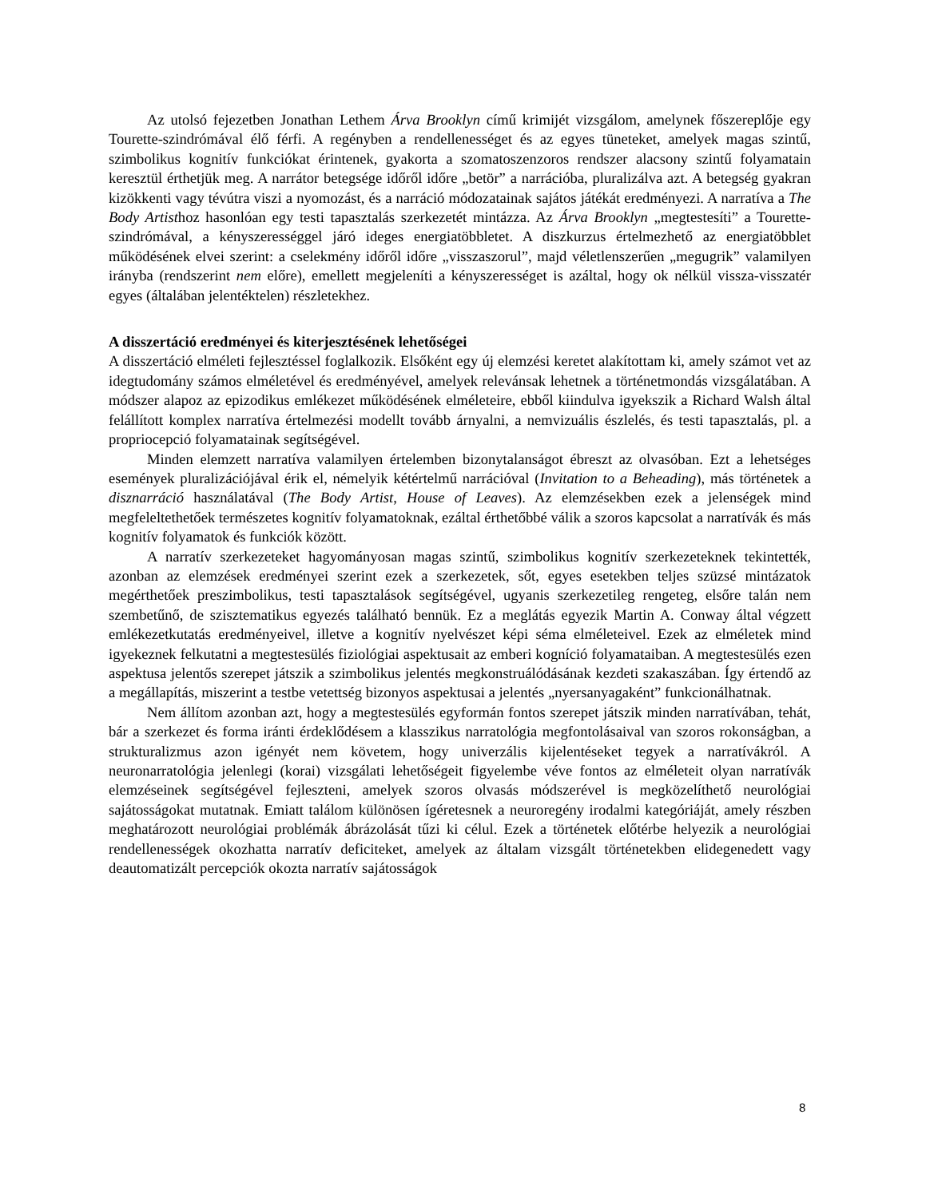Az utolsó fejezetben Jonathan Lethem Árva Brooklyn című krimijét vizsgálom, amelynek főszereplője egy Tourette-szindrómával élő férfi. A regényben a rendellenességet és az egyes tüneteket, amelyek magas szintű, szimbolikus kognitív funkciókat érintenek, gyakorta a szomatoszenzoros rendszer alacsony szintű folyamatain keresztül érthetjük meg. A narrátor betegsége időről időre „betör” a narrációba, pluralizálva azt. A betegség gyakran kizökkenti vagy tévútra viszi a nyomozást, és a narráció módozatainak sajátos játékát eredményezi. A narratíva a The Body Artisthoz hasonlóan egy testi tapasztalás szerkezetét mintázza. Az Árva Brooklyn „megtestesíti” a Tourette-szindrómával, a kényszerességgel járó ideges energiatöbbletet. A diszkurzus értelmezhető az energiatöbblet működésének elvei szerint: a cselekmény időről időre „visszaszorul”, majd véletlenszerűen „megugrik” valamilyen irányba (rendszerint nem előre), emellett megjeleníti a kényszerességet is azáltal, hogy ok nélkül vissza-visszatér egyes (általában jelentéktelen) részletekhez.
A disszertáció eredményei és kiterjesztésének lehetőségei
A disszertáció elméleti fejlesztéssel foglalkozik. Elsőként egy új elemzési keretet alakítottam ki, amely számot vet az idegtudomány számos elméletével és eredményével, amelyek relevánsak lehetnek a történetmondás vizsgálatában. A módszer alapoz az epizodikus emlékezet működésének elméleteire, ebből kiindulva igyekszik a Richard Walsh által felállított komplex narratíva értelmezési modellt tovább árnyalni, a nemvizuális észlelés, és testi tapasztalás, pl. a propriocepció folyamatainak segítségével.
Minden elemzett narratíva valamilyen értelemben bizonytalanságot ébreszt az olvasóban. Ezt a lehetséges események pluralizációjával érik el, némelyik kétértelmű narrációval (Invitation to a Beheading), más történetek a disznarráció használatával (The Body Artist, House of Leaves). Az elemzésekben ezek a jelenségek mind megfeleltethetőek természetes kognitív folyamatoknak, ezáltal érthetőbbé válik a szoros kapcsolat a narratívák és más kognitív folyamatok és funkciók között.
A narratív szerkezeteket hagyományosan magas szintű, szimbolikus kognitív szerkezeteknek tekintették, azonban az elemzések eredményei szerint ezek a szerkezetek, sőt, egyes esetekben teljes szüzsé mintázatok megérthetőek preszimbolikus, testi tapasztalások segítségével, ugyanis szerkezetileg rengeteg, elsőre talán nem szembetűnő, de szisztematikus egyezés található bennük. Ez a meglátás egyezik Martin A. Conway által végzett emlékezetkutatás eredményeivel, illetve a kognitív nyelvészet képi séma elméleteivel. Ezek az elméletek mind igyekeznek felkutatni a megtestesülés fiziológiai aspektusait az emberi kogníció folyamataiban. A megtestesülés ezen aspektusa jelentős szerepet játszik a szimbolikus jelentés megkonstruálódásának kezdeti szakaszában. Így értendő az a megállapítás, miszerint a testbe vetettség bizonyos aspektusai a jelentés „nyersanyagaként” funkcionálhatnak.
Nem állítom azonban azt, hogy a megtestesülés egyformán fontos szerepet játszik minden narratívában, tehát, bár a szerkezet és forma iránti érdeklődésem a klasszikus narratológia megfontolásaival van szoros rokonságban, a strukturalizmus azon igényét nem követem, hogy univerzális kijelentéseket tegyek a narratívákról. A neuronarratológia jelenlegi (korai) vizsgálati lehetőségeit figyelembe véve fontos az elméleteit olyan narratívák elemzéseinek segítségével fejleszteni, amelyek szoros olvasás módszerével is megközelíthető neurológiai sajátosságokat mutatnak. Emiatt találom különösen ígéretesnek a neuroregény irodalmi kategóriáját, amely részben meghatározott neurológiai problémák ábrázolását tűzi ki célul. Ezek a történetek előtérbe helyezik a neurológiai rendellenességek okozhatta narratív deficiteket, amelyek az általam vizsgált történetekben elidegenedett vagy deautomatizált percepciók okozta narratív sajátosságok
8